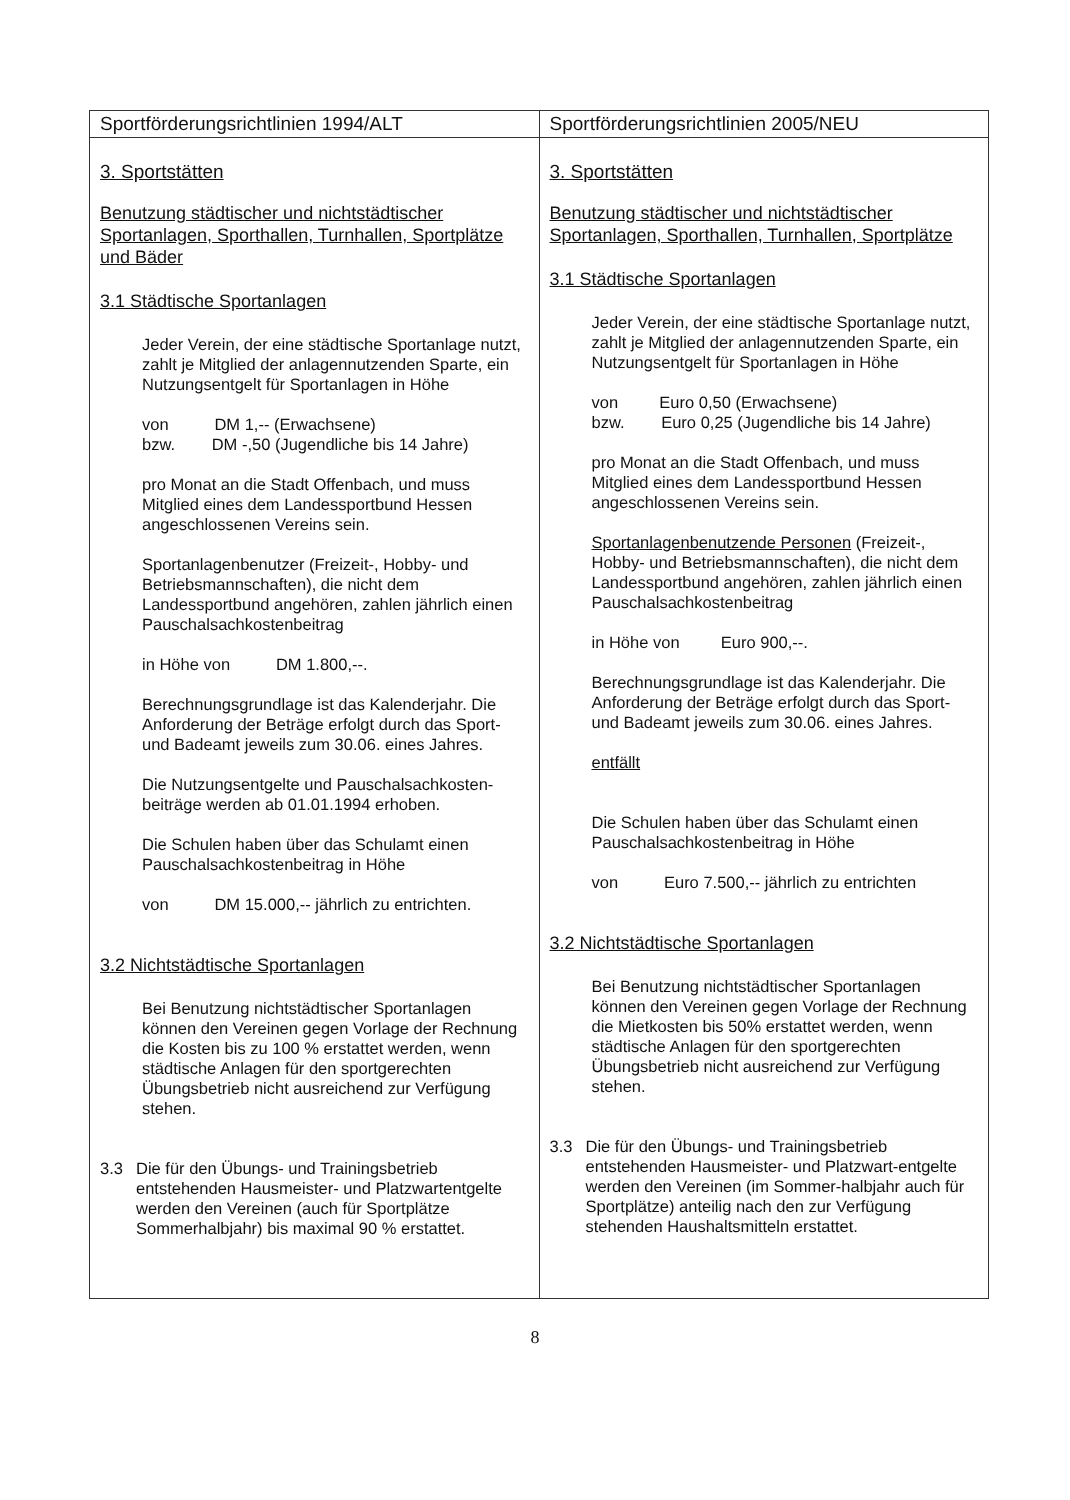| Sportförderungsrichtlinien 1994/ALT | Sportförderungsrichtlinien 2005/NEU |
| --- | --- |
| 3. Sportstätten Benutzung städtischer und nichtstädtischer Sportanlagen, Sporthallen, Turnhallen, Sportplätze und Bäder 3.1 Städtische Sportanlagen Jeder Verein, der eine städtische Sportanlage nutzt, zahlt je Mitglied der anlagennutzenden Sparte, ein Nutzungsentgelt für Sportanlagen in Höhe von DM 1,-- (Erwachsene) bzw. DM -,50 (Jugendliche bis 14 Jahre) pro Monat an die Stadt Offenbach, und muss Mitglied eines dem Landessportbund Hessen angeschlossenen Vereins sein. Sportanlagenbenutzer (Freizeit-, Hobby- und Betriebsmannschaften), die nicht dem Landessportbund angehören, zahlen jährlich einen Pauschalsachkostenbeitrag in Höhe von DM 1.800,--. Berechnungsgrundlage ist das Kalenderjahr. Die Anforderung der Beträge erfolgt durch das Sport- und Badeamt jeweils zum 30.06. eines Jahres. Die Nutzungsentgelte und Pauschalsachkosten-beiträge werden ab 01.01.1994 erhoben. Die Schulen haben über das Schulamt einen Pauschalsachkostenbeitrag in Höhe von DM 15.000,-- jährlich zu entrichten. 3.2 Nichtstädtische Sportanlagen Bei Benutzung nichtstädtischer Sportanlagen können den Vereinen gegen Vorlage der Rechnung die Kosten bis zu 100 % erstattet werden, wenn städtische Anlagen für den sportgerechten Übungsbetrieb nicht ausreichend zur Verfügung stehen. 3.3 Die für den Übungs- und Trainingsbetrieb entstehenden Hausmeister- und Platzwartentgelte werden den Vereinen (auch für Sportplätze Sommerhalbjahr) bis maximal 90 % erstattet. | 3. Sportstätten Benutzung städtischer und nichtstädtischer Sportanlagen, Sporthallen, Turnhallen, Sportplätze 3.1 Städtische Sportanlagen Jeder Verein, der eine städtische Sportanlage nutzt, zahlt je Mitglied der anlagennutzenden Sparte, ein Nutzungsentgelt für Sportanlagen in Höhe von Euro 0,50 (Erwachsene) bzw. Euro 0,25 (Jugendliche bis 14 Jahre) pro Monat an die Stadt Offenbach, und muss Mitglied eines dem Landessportbund Hessen angeschlossenen Vereins sein. Sportanlagenbenutzende Personen (Freizeit-, Hobby- und Betriebsmannschaften), die nicht dem Landessportbund angehören, zahlen jährlich einen Pauschalsachkostenbeitrag in Höhe von Euro 900,--. Berechnungsgrundlage ist das Kalenderjahr. Die Anforderung der Beträge erfolgt durch das Sport- und Badeamt jeweils zum 30.06. eines Jahres. entfällt Die Schulen haben über das Schulamt einen Pauschalsachkostenbeitrag in Höhe von Euro 7.500,-- jährlich zu entrichten 3.2 Nichtstädtische Sportanlagen Bei Benutzung nichtstädtischer Sportanlagen können den Vereinen gegen Vorlage der Rechnung die Mietkosten bis 50% erstattet werden, wenn städtische Anlagen für den sportgerechten Übungsbetrieb nicht ausreichend zur Verfügung stehen. 3.3 Die für den Übungs- und Trainingsbetrieb entstehenden Hausmeister- und Platzwart-entgelte werden den Vereinen (im Sommer-halbjahr auch für Sportplätze) anteilig nach den zur Verfügung stehenden Haushaltsmitteln erstattet. |
8